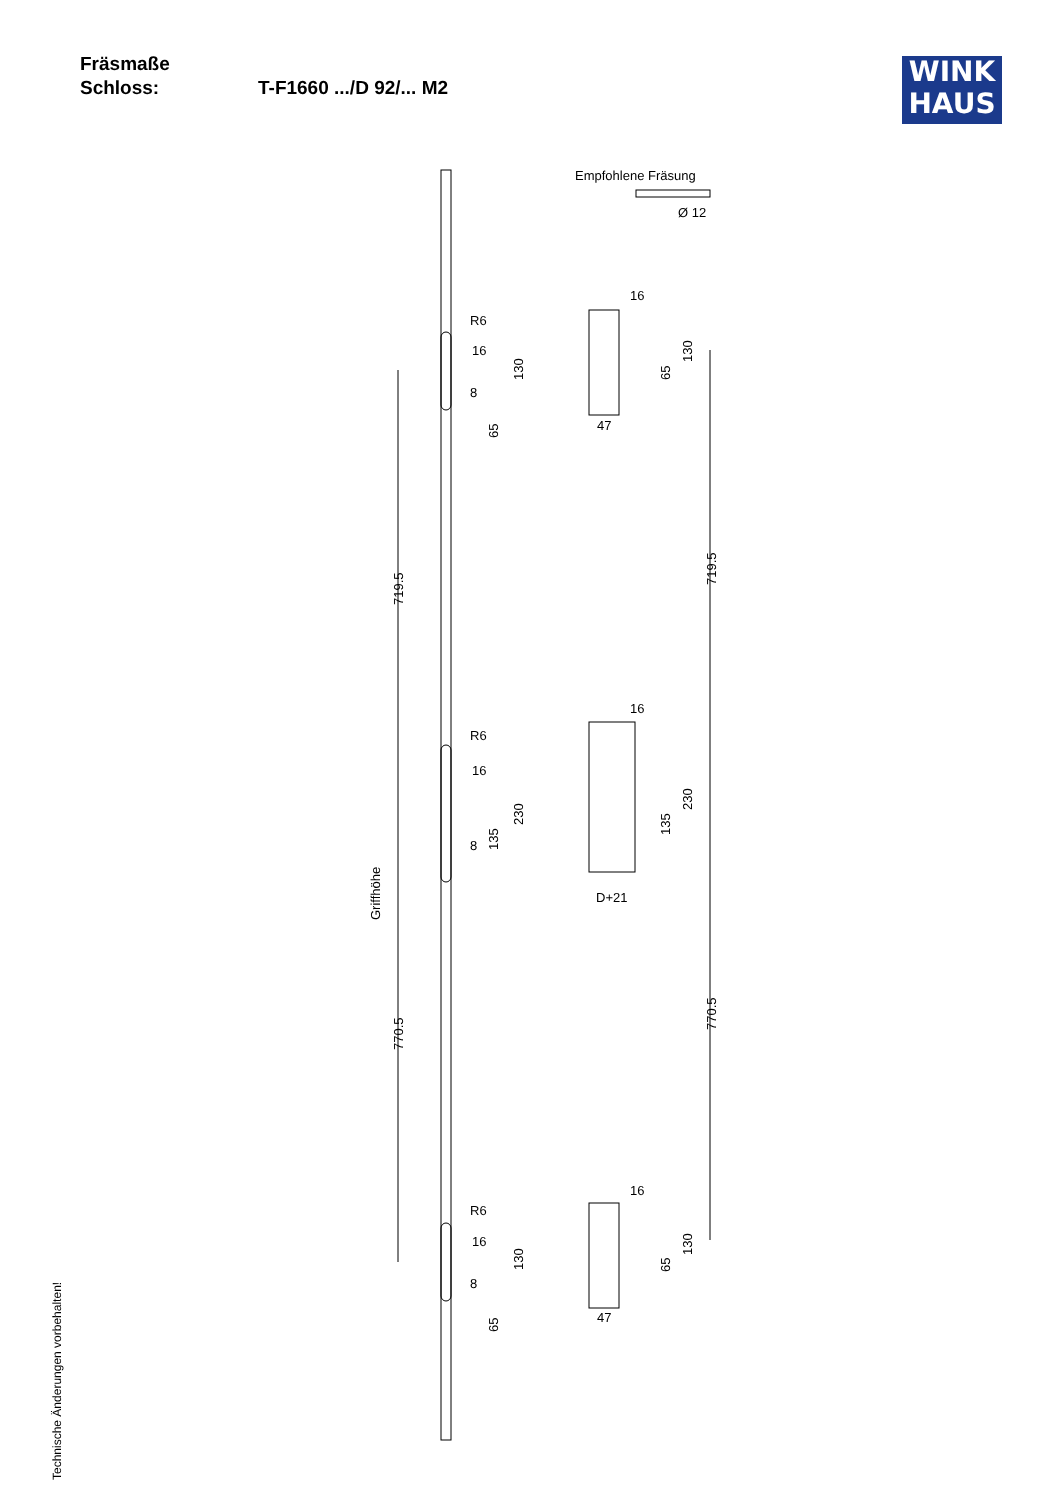Fräsmaße
Schloss: T-F1660 .../D 92/... M2
WINK
HAUS
Empfohlene Fräsung
Ø 12
16
8
R6
16
8
R6
16
8
R6
47
D+21
47
130
65
230
135
130
65
719.5
770.5
Griffhöhe
65
130
135
230
65
130
719.5
770.5
16
16
16
Technische Änderungen vorbehalten!